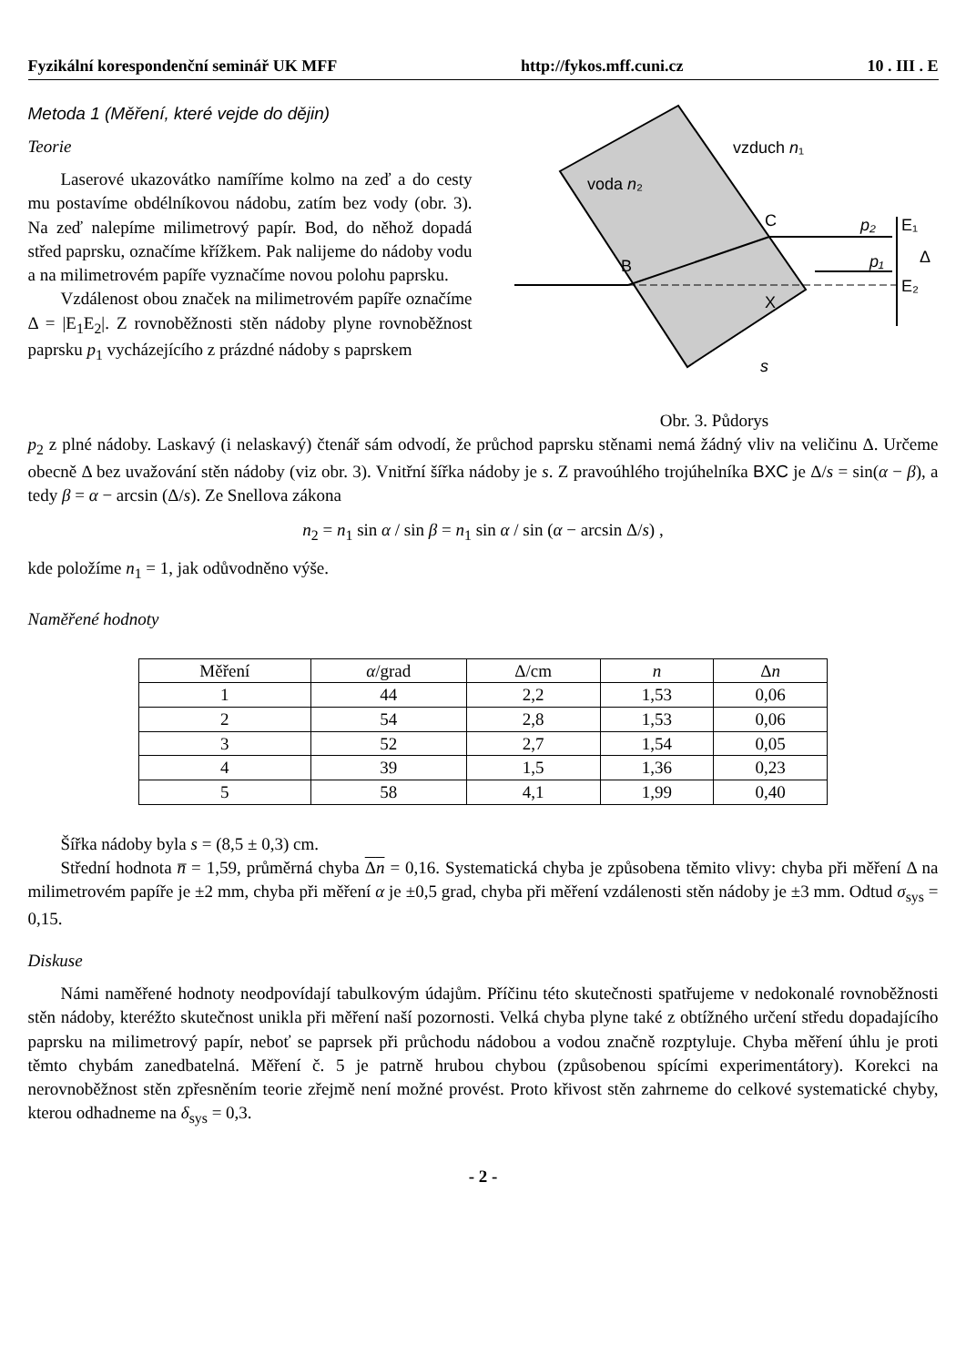Fyzikální korespondenční seminář UK MFF http://fykos.mff.cuni.cz 10 . III . E
Metoda 1 (Měření, které vejde do dějin)
Teorie
Laserové ukazovátko namíříme kolmo na zeď a do cesty mu postavíme obdélníkovou nádobu, zatím bez vody (obr. 3). Na zeď nalepíme milimetrový papír. Bod, do něhož dopadá střed paprsku, označíme křížkem. Pak nalijeme do nádoby vodu a na milimetrovém papíře vyznačíme novou polohu paprsku.
Vzdálenost obou značek na milimetrovém papíře označíme Δ = |E<sub>1</sub>E<sub>2</sub>|. Z rovnoběžnosti stěn nádoby plyne rovnoběžnost paprsku p<sub>1</sub> vycházejícího z prázdné nádoby s paprskem
voda n₂
vzduch n₁
C
B
X
E₁
E₂
Δ
p₂
p₁
s
Obr. 3. Půdorys
p<sub>2</sub> z plné nádoby. Laskavý (i nelaskavý) čtenář sám odvodí, že průchod paprsku stěnami nemá žádný vliv na veličinu Δ. Určeme obecně Δ bez uvažování stěn nádoby (viz obr. 3). Vnitřní šířka nádoby je s. Z pravoúhlého trojúhelníka BXC je Δ/s = sin(α − β), a tedy β = α − arcsin (Δ/s). Ze Snellova zákona
n<sub>2</sub> = n<sub>1</sub> sin α / sin β = n<sub>1</sub> sin α / sin (α − arcsin Δ/s) ,
kde položíme n<sub>1</sub> = 1, jak odůvodněno výše.
Naměřené hodnoty
| Měření | α /grad | Δ/cm | n | Δ n |
| --- | --- | --- | --- | --- |
| 1 | 44 | 2,2 | 1,53 | 0,06 |
| 2 | 54 | 2,8 | 1,53 | 0,06 |
| 3 | 52 | 2,7 | 1,54 | 0,05 |
| 4 | 39 | 1,5 | 1,36 | 0,23 |
| 5 | 58 | 4,1 | 1,99 | 0,40 |
Šířka nádoby byla s = (8,5 ± 0,3) cm.
Střední hodnota n̅ = 1,59, průměrná chyba Δn = 0,16. Systematická chyba je způsobena těmito vlivy: chyba při měření Δ na milimetrovém papíře je ±2 mm, chyba při měření α je ±0,5 grad, chyba při měření vzdálenosti stěn nádoby je ±3 mm. Odtud σ<sub>sys</sub> = 0,15.
Diskuse
Námi naměřené hodnoty neodpovídají tabulkovým údajům. Příčinu této skutečnosti spatřujeme v nedokonalé rovnoběžnosti stěn nádoby, kteréžto skutečnost unikla při měření naší pozornosti. Velká chyba plyne také z obtížného určení středu dopadajícího paprsku na milimetrový papír, neboť se paprsek při průchodu nádobou a vodou značně rozptyluje. Chyba měření úhlu je proti těmto chybám zanedbatelná. Měření č. 5 je patrně hrubou chybou (způsobenou spícími experimentátory). Korekci na nerovnoběžnost stěn zpřesněním teorie zřejmě není možné provést. Proto křivost stěn zahrneme do celkové systematické chyby, kterou odhadneme na δ<sub>sys</sub> = 0,3.
- 2 -